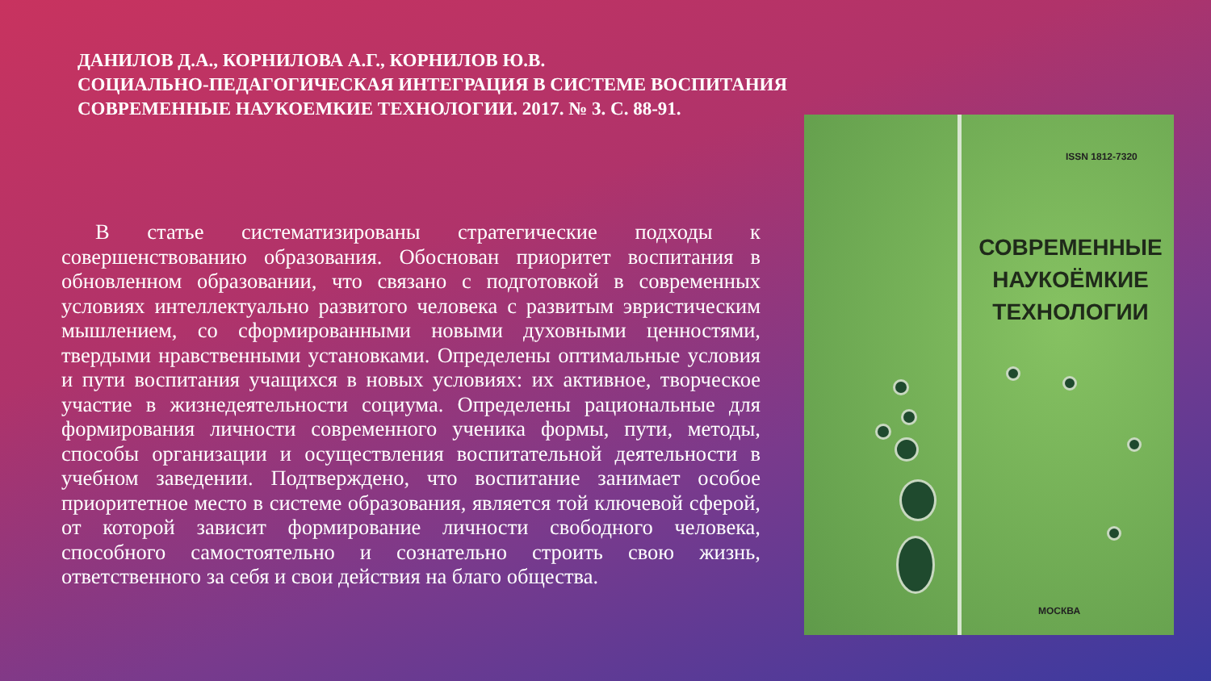ДАНИЛОВ Д.А., КОРНИЛОВА А.Г., КОРНИЛОВ Ю.В.
СОЦИАЛЬНО-ПЕДАГОГИЧЕСКАЯ ИНТЕГРАЦИЯ В СИСТЕМЕ ВОСПИТАНИЯ
СОВРЕМЕННЫЕ НАУКОЕМКИЕ ТЕХНОЛОГИИ. 2017. № 3. С. 88-91.
В статье систематизированы стратегические подходы к совершенствованию образования. Обоснован приоритет воспитания в обновленном образовании, что связано с подготовкой в современных условиях интеллектуально развитого человека с развитым эвристическим мышлением, со сформированными новыми духовными ценностями, твердыми нравственными установками. Определены оптимальные условия и пути воспитания учащихся в новых условиях: их активное, творческое участие в жизнедеятельности социума. Определены рациональные для формирования личности современного ученика формы, пути, методы, способы организации и осуществления воспитательной деятельности в учебном заведении. Подтверждено, что воспитание занимает особое приоритетное место в системе образования, является той ключевой сферой, от которой зависит формирование личности свободного человека, способного самостоятельно и сознательно строить свою жизнь, ответственного за себя и свои действия на благо общества.
ISSN 1812-7320
СОВРЕМЕННЫЕ НАУКОЁМКИЕ ТЕХНОЛОГИИ
МОСКВА